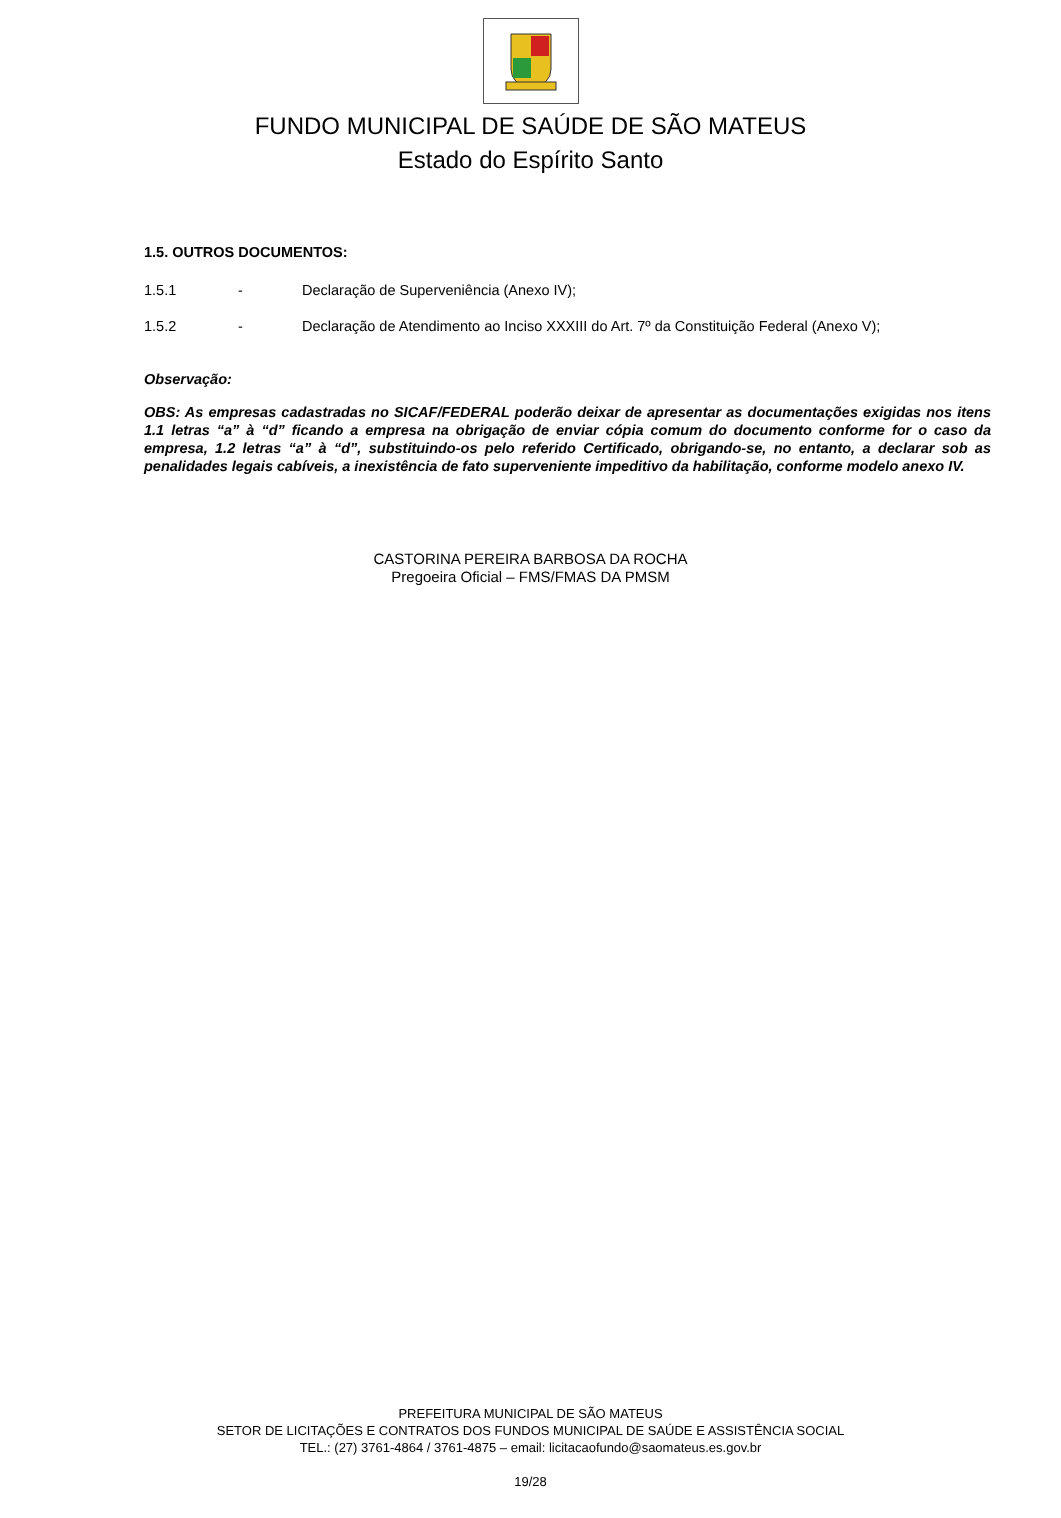FUNDO MUNICIPAL DE SAÚDE DE SÃO MATEUS
Estado do Espírito Santo
1.5. OUTROS DOCUMENTOS:
1.5.1 - Declaração de Superveniência (Anexo IV);
1.5.2 - Declaração de Atendimento ao Inciso XXXIII do Art. 7º da Constituição Federal (Anexo V);
Observação:
OBS: As empresas cadastradas no SICAF/FEDERAL poderão deixar de apresentar as documentações exigidas nos itens 1.1 letras “a” à “d” ficando a empresa na obrigação de enviar cópia comum do documento conforme for o caso da empresa, 1.2 letras “a” à “d”, substituindo-os pelo referido Certificado, obrigando-se, no entanto, a declarar sob as penalidades legais cabíveis, a inexistência de fato superveniente impeditivo da habilitação, conforme modelo anexo IV.
CASTORINA PEREIRA BARBOSA DA ROCHA
Pregoeira Oficial – FMS/FMAS DA PMSM
PREFEITURA MUNICIPAL DE SÃO MATEUS
SETOR DE LICITAÇÕES E CONTRATOS DOS FUNDOS MUNICIPAL DE SAÚDE E ASSISTÊNCIA SOCIAL
TEL.: (27) 3761-4864 / 3761-4875 – email: licitacaofundo@saomateus.es.gov.br
19/28